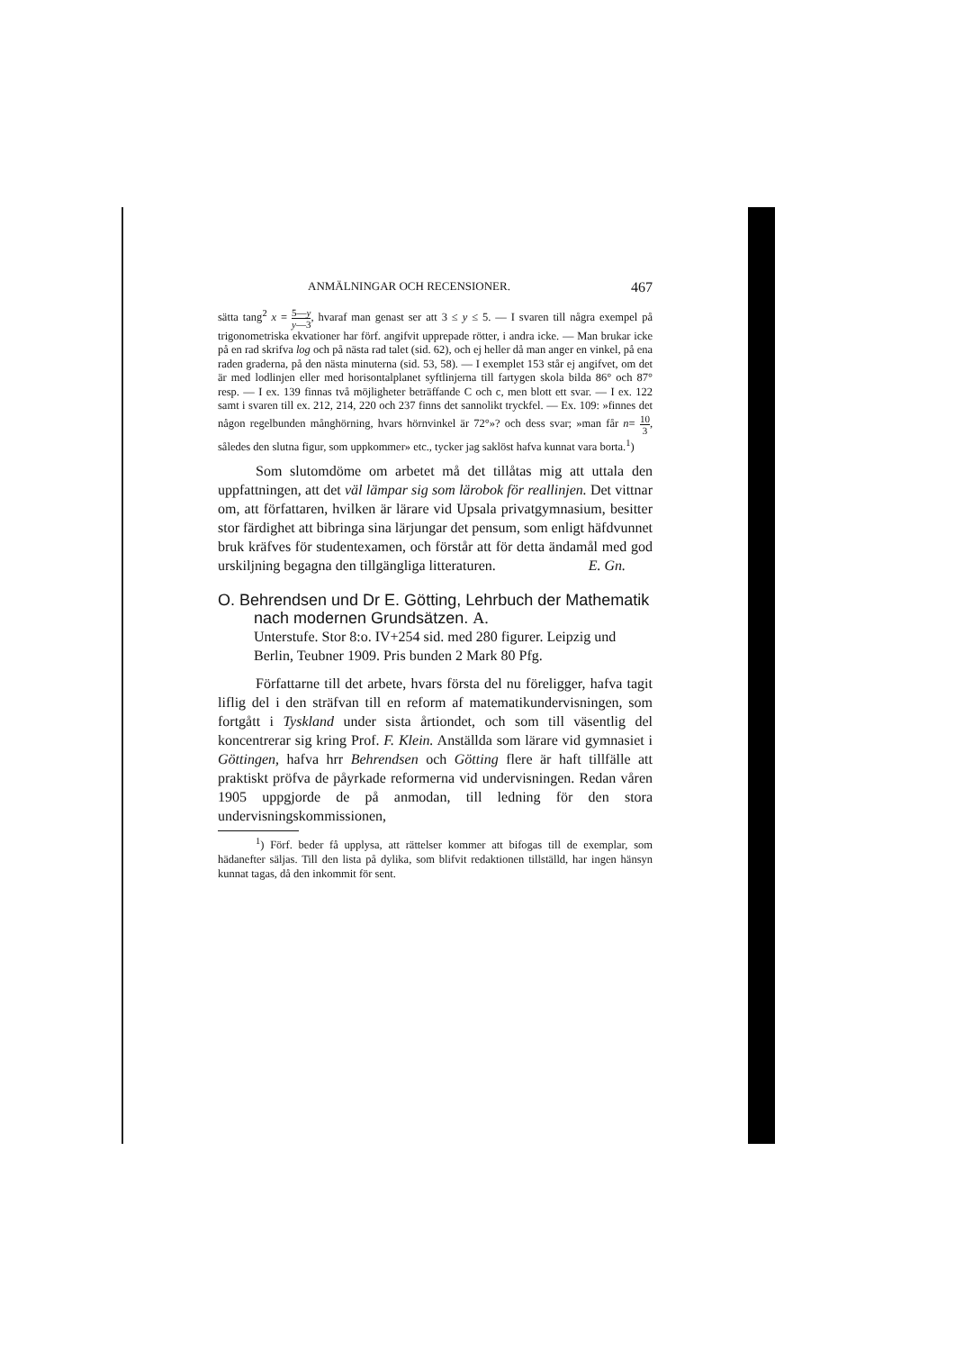ANMÄLNINGAR OCH RECENSIONER. 467
sätta tang<sup>2</sup> x = 5—y y—3, hvaraf man genast ser att 3 ≤ y ≤ 5. — I svaren till några exempel på trigonometriska ekvationer har förf. angifvit upprepade rötter, i andra icke. — Man brukar icke på en rad skrifva log och på nästa rad talet (sid. 62), och ej heller då man anger en vinkel, på ena raden graderna, på den nästa minuterna (sid. 53, 58). — I exemplet 153 står ej angifvet, om det är med lodlinjen eller med horisontalplanet syftlinjerna till fartygen skola bilda 86° och 87° resp. — I ex. 139 finnas två möjligheter beträffande C och c, men blott ett svar. — I ex. 122 samt i svaren till ex. 212, 214, 220 och 237 finns det sannolikt tryckfel. — Ex. 109: »finnes det någon regelbunden månghörning, hvars hörnvinkel är 72°»? och dess svar; »man får n= 10 3, således den slutna figur, som uppkommer» etc., tycker jag saklöst hafva kunnat vara borta.<sup>1</sup>)
Som slutomdöme om arbetet må det tillåtas mig att uttala den uppfattningen, att det väl lämpar sig som lärobok för reallinjen. Det vittnar om, att författaren, hvilken är lärare vid Upsala privatgymnasium, besitter stor färdighet att bibringa sina lärjungar det pensum, som enligt häfdvunnet bruk kräfves för studentexamen, och förstår att för detta ändamål med god urskiljning begagna den tillgängliga litteraturen. E. Gn.
O. Behrendsen und Dr E. Götting, Lehrbuch der Mathematik nach modernen Grundsätzen. A.
Unterstufe. Stor 8:o. IV+254 sid. med 280 figurer. Leipzig und Berlin, Teubner 1909. Pris bunden 2 Mark 80 Pfg.
Författarne till det arbete, hvars första del nu föreligger, hafva tagit liflig del i den sträfvan till en reform af matematikundervisningen, som fortgått i Tyskland under sista årtiondet, och som till väsentlig del koncentrerar sig kring Prof. F. Klein. Anställda som lärare vid gymnasiet i Göttingen, hafva hrr Behrendsen och Götting flere är haft tillfälle att praktiskt pröfva de påyrkade reformerna vid undervisningen. Redan våren 1905 uppgjorde de på anmodan, till ledning för den stora undervisningskommissionen,
<sup>1</sup>) Förf. beder få upplysa, att rättelser kommer att bifogas till de exemplar, som hädanefter säljas. Till den lista på dylika, som blifvit redaktionen tillställd, har ingen hänsyn kunnat tagas, då den inkommit för sent.